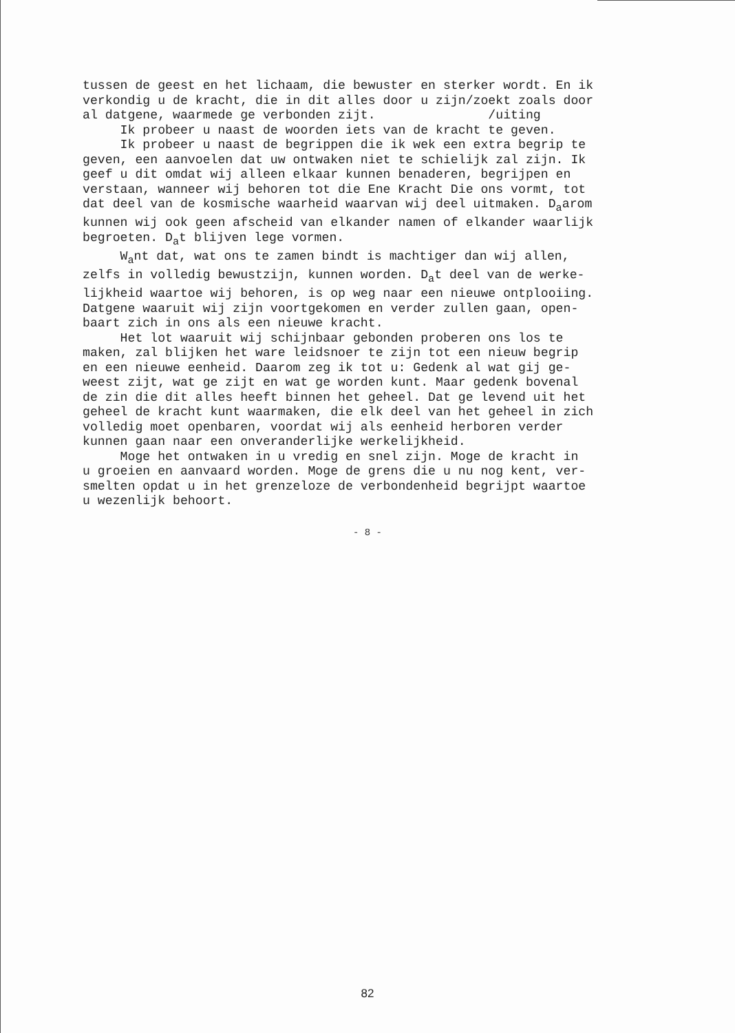tussen de geest en het lichaam, die bewuster en sterker wordt. En ik verkondig u de kracht, die in dit alles door u zijn/zoekt zoals door al datgene, waarmede ge verbonden zijt. /uiting Ik probeer u naast de woorden iets van de kracht te geven. Ik probeer u naast de begrippen die ik wek een extra begrip te geven, een aanvoelen dat uw ontwaken niet te schielijk zal zijn. Ik geef u dit omdat wij alleen elkaar kunnen benaderen, begrijpen en verstaan, wanneer wij behoren tot die Ene Kracht Die ons vormt, tot dat deel van de kosmische waarheid waarvan wij deel uitmaken. D<sub>a</sub>arom kunnen wij ook geen afscheid van elkander namen of elkander waarlijk begroeten. D<sub>a</sub>t blijven lege vormen. W<sub>a</sub>nt dat, wat ons te zamen bindt is machtiger dan wij allen, zelfs in volledig bewustzijn, kunnen worden. D<sub>a</sub>t deel van de werke- lijkheid waartoe wij behoren, is op weg naar een nieuwe ontplooiing. Datgene waaruit wij zijn voortgekomen en verder zullen gaan, open- baart zich in ons als een nieuwe kracht. Het lot waaruit wij schijnbaar gebonden proberen ons los te maken, zal blijken het ware leidsnoer te zijn tot een nieuw begrip en een nieuwe eenheid. Daarom zeg ik tot u: Gedenk al wat gij ge- weest zijt, wat ge zijt en wat ge worden kunt. Maar gedenk bovenal de zin die dit alles heeft binnen het geheel. Dat ge levend uit het geheel de kracht kunt waarmaken, die elk deel van het geheel in zich volledig moet openbaren, voordat wij als eenheid herboren verder kunnen gaan naar een onveranderlijke werkelijkheid. Moge het ontwaken in u vredig en snel zijn. Moge de kracht in u groeien en aanvaard worden. Moge de grens die u nu nog kent, ver- smelten opdat u in het grenzeloze de verbondenheid begrijpt waartoe u wezenlijk behoort.
- 8 -
82